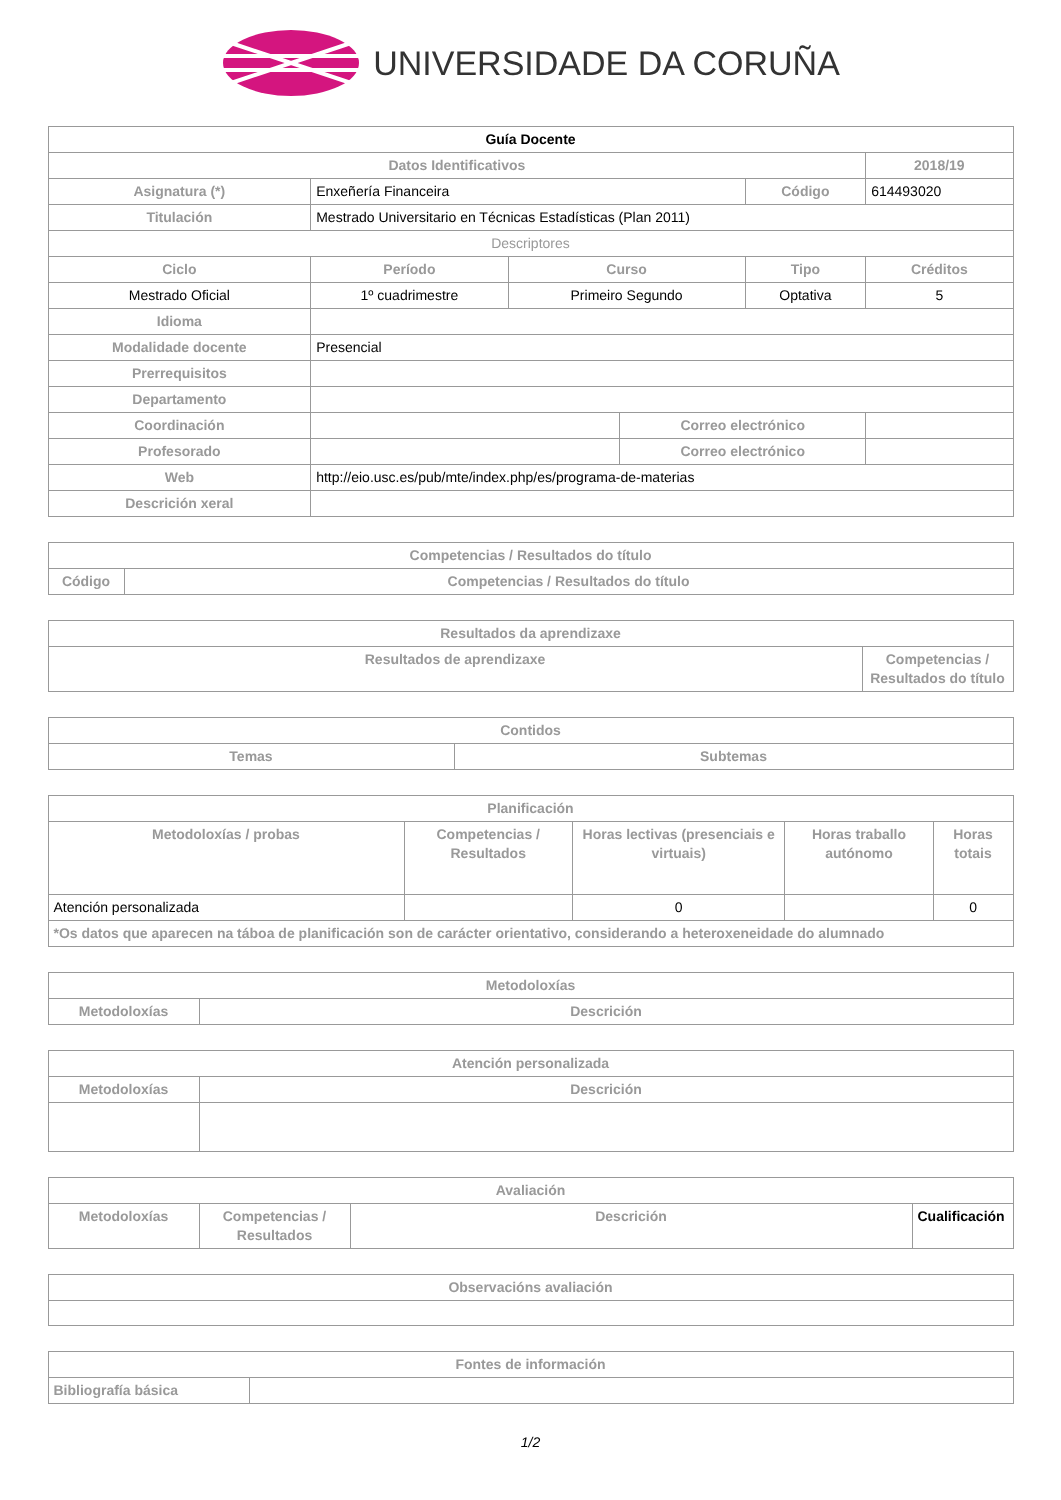UNIVERSIDADE DA CORUÑA
| Guía Docente | | | | | | |
| Datos Identificativos | | | | | 2018/19 | |
| Asignatura (*) | Enxeñería Financeira | | | Código | 614493020 | |
| Titulación | Mestrado Universitario en Técnicas Estadísticas (Plan 2011) | | | | | |
| Descriptores | | | | | | |
| Ciclo | Período | Curso | | Tipo | | Créditos |
| Mestrado Oficial | 1º cuadrimestre | Primeiro Segundo | | Optativa | | 5 |
| Idioma | | | | | | |
| Modalidade docente | Presencial | | | | | |
| Prerrequisitos | | | | | | |
| Departamento | | | | | | |
| Coordinación | | | Correo electrónico | | | |
| Profesorado | | | Correo electrónico | | | |
| Web | http://eio.usc.es/pub/mte/index.php/es/programa-de-materias | | | | | |
| Descrición xeral | | | | | | |
| Competencias / Resultados do título | |
| --- | --- |
| Código | Competencias / Resultados do título |
| Resultados da aprendizaxe | |
| --- | --- |
| Resultados de aprendizaxe | Competencias / Resultados do título |
| Contidos | |
| --- | --- |
| Temas | Subtemas |
| Planificación | | | | |
| --- | --- | --- | --- | --- |
| Metodoloxías / probas | Competencias / Resultados | Horas lectivas (presenciais e virtuais) | Horas traballo autónomo | Horas totais |
| Atención personalizada | | 0 | | 0 |
| *Os datos que aparecen na táboa de planificación son de carácter orientativo, considerando a heteroxeneidade do alumnado | | | | |
| Metodoloxías | |
| --- | --- |
| Metodoloxías | Descrición |
| Atención personalizada | |
| --- | --- |
| Metodoloxías | Descrición |
| Avaliación | | | |
| --- | --- | --- | --- |
| Metodoloxías | Competencias / Resultados | Descrición | Cualificación |
| Observacións avaliación |
| --- |
| Fontes de información | |
| --- | --- |
| Bibliografía básica | |
1/2